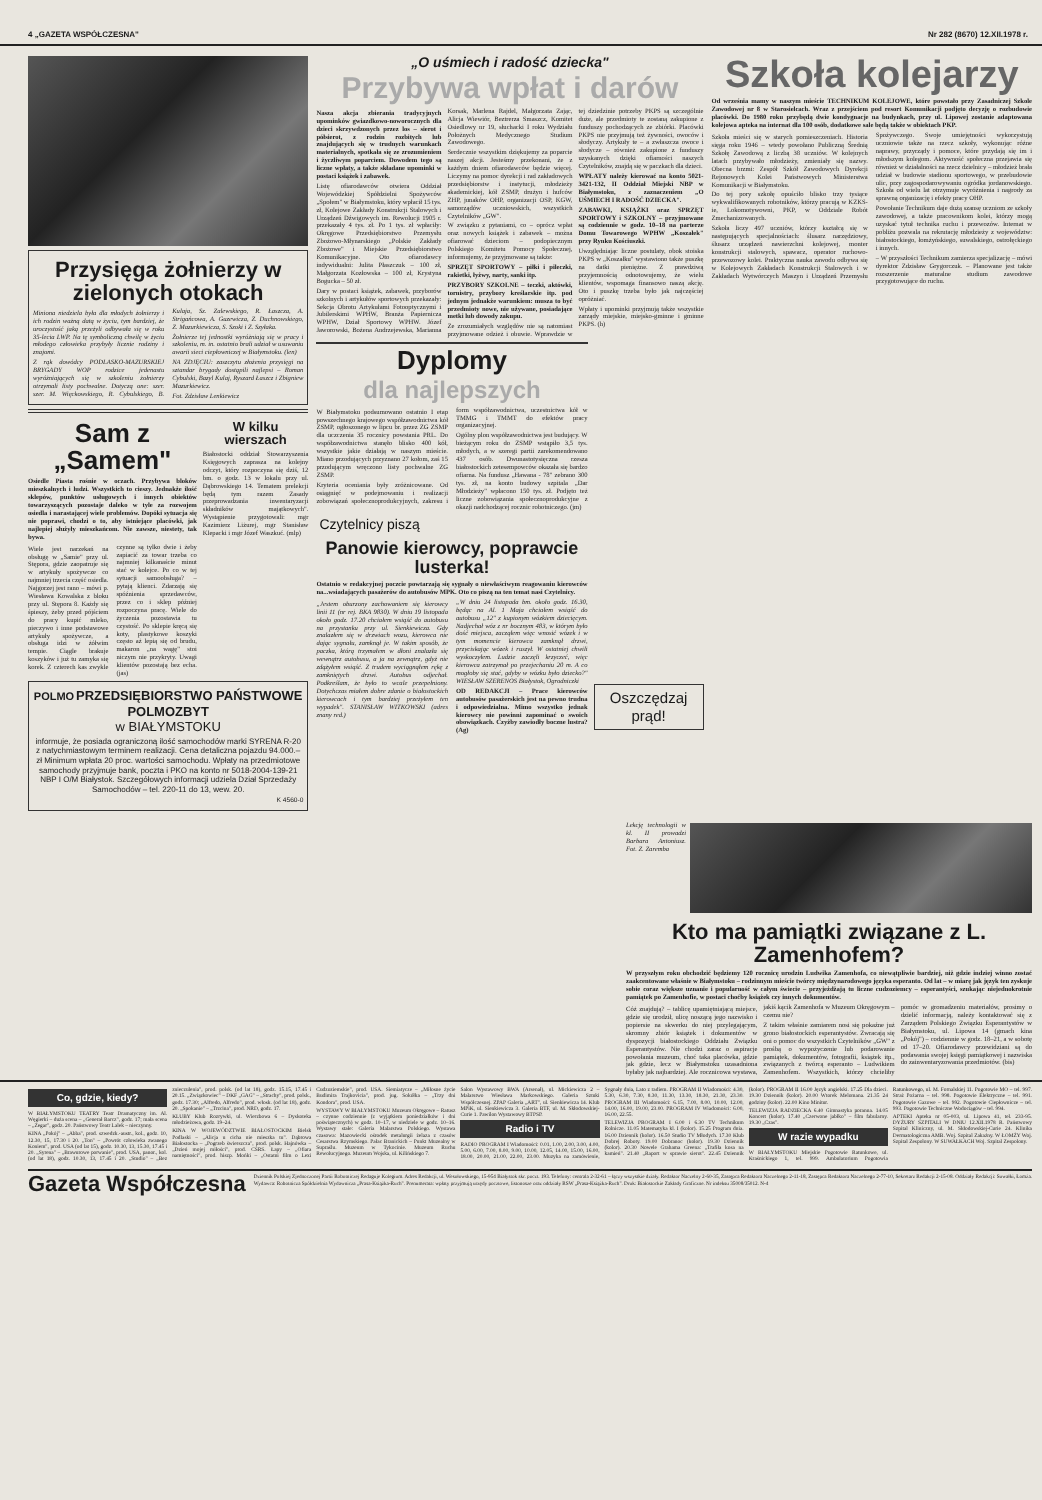4 „GAZETA WSPÓŁCZESNA" Nr 282 (8670) 12.XII.1978 r.
Przysięga żołnierzy w zielonych otokach
Miniona niedziela była dla młodych żołnierzy i ich rodzin ważną datą w życiu, tym bardziej, że uroczystość jaką przeżyli odbywała się w roku 35-lecia LWP. Na tę symboliczną chwilę w życiu młodego człowieka przybyły licznie rodziny i znajomi.
Z rąk dowódcy PODLASKO-MAZURSKIEJ BRYGADY WOP rodzice jedenastu wyróżniających się w szkoleniu żołnierzy otrzymali listy pochwalne. Dotyczą one: szer. szer. M. Więckowskiego, R. Cybulskiego, B. Kulaja, Sz. Zalewskiego, R. Łaszcza, A. Strigańcowa, A. Guzewicza, Z. Duchnowskiego, Z. Mazurkiewicza, S. Szoki i Z. Szyłaka.
Żołnierze tej jednostki wyróżniają się w pracy i szkoleniu, m. in. ostatnio brali udział w usuwaniu awarii sieci ciepłowniczej w Białymstoku. (len)
NA ZDJĘCIU: zaszczytu złożenia przysięgi na sztandar brygady dostąpili najlepsi – Roman Cybulski, Bazyl Kulaj, Ryszard Łaszcz i Zbigniew Mazurkiewicz.
Fot. Zdzisław Lenkiewicz
Sam z „Samem"
Osiedle Piasta rośnie w oczach. Przybywa bloków mieszkalnych i ludzi. Wszystkich to cieszy. Jednakże ilość sklepów, punktów usługowych i innych obiektów towarzyszących pozostaje daleko w tyle za rozwojem osiedla i narastającej wiele problemów. Dopóki sytuacja się nie poprawi, chodzi o to, aby istniejące placówki, jak najlepiej służyły mieszkańcom. Nie zawsze, niestety, tak bywa.
Wiele jest narzekań na obsługę w „Samie" przy ul. Stępora, gdzie zaopatruje się w artykuły spożywcze co najmniej trzecia część osiedla. Najgorzej jest rano – mówi p. Wiesława Kowalska z bloku przy ul. Stępora 8. Każdy się śpieszy, żeby przed pójściem do pracy kupić mleko, pieczywo i inne podstawowe artykuły spożywcze, a obsługa idzi w żółwim tempie. Ciągle brakuje koszyków i już tu zamyka się korek. Z czterech kas zwykle czynne są tylko dwie i żeby zapiacić za towar trzeba co najmniej kilkanaście minut stać w kolejce. Po co w tej sytuacji samoobsługa? – pytają klienci. Zdarzają się spóźnienia sprzedawców, przez co i sklep później rozpoczyna pracę. Wiele do życzenia pozostawia tu czystość. Po sklepie kręcą się koty, plastykowe koszyki często aż lepią się od brudu, makaron „na wagę" stoi niczym nie przykryty. Uwagi klientów pozostają bez echa. (jas)
W kilku wierszach
Białostocki oddział Stowarzyszenia Księgowych zaprasza na kolejny odczyt, który rozpoczyna się dziś, 12 bm. o godz. 13 w lokalu przy ul. Dąbrowskiego 14. Tematem prelekcji będą tym razem Zasady przeprowadzania inwentaryzacji składników majątkowych". Wystąpienie przygotowali: mgr Kazimierz Liżurej, mgr Stanisław Klepacki i mgr Józef Waszkuć. (mlp)
POLMO PRZEDSIĘBIORSTWO PAŃSTWOWE POLMOZBYT
w BIAŁYMSTOKU
informuje, że posiada ograniczoną ilość samochodów marki SYRENA R-20 z natychmiastowym terminem realizacji. Cena detaliczna pojazdu 94.000.– zł Minimum wpłata 20 proc. wartości samochodu. Wpłaty na przedmiotowe samochody przyjmuje bank, poczta i PKO na konto nr 5018-2004-139-21 NBP I O/M Białystok. Szczegółowych informacji udziela Dział Sprzedaży Samochodów – tel. 220-11 do 13, wew. 20.
K 4560-0
„O uśmiech i radość dziecka"
Przybywa wpłat i darów
Nasza akcja zbierania tradycyjnych upominków gwiazdkowo-noworocznych dla dzieci skrzywdzonych przez los – sierot i półsierot, z rodzin rozbitych lub znajdujących się w trudnych warunkach materialnych, spotkała się ze zrozumieniem i życzliwym poparciem. Dowodem tego są liczne wpłaty, a także składane upominki w postaci książek i zabawek.
Listę ofiarodawców otwiera Oddział Wojewódzkiej Spółdzielni Spożywców „Społem" w Białymstoku, który wpłacił 15 tys. zł, Kolejowe Zakłady Konstrukcji Stalowych i Urządzeń Dźwigowych im. Rewolucji 1905 r. przekazały 4 tys. zł. Po 1 tys. zł wpłaciły: Okręgowe Przedsiębiorstwo Przemysłu Zbożowo-Młynarskiego „Polskie Zakłady Zbożowe" i Miejskie Przedsiębiorstwo Komunikacyjne. Oto ofiarodawcy indywidualni: Julita Płaszczuk – 100 zł, Małgorzata Kozłowska – 100 zł, Krystyna Bogucka – 50 zł.
Dary w postaci książek, zabawek, przyborów szkolnych i artykułów sportowych przekazały: Sekcja Obrotu Artykułami Fotooptycznymi i Jubilerskimi WPHW, Branża Papiernicza WPHW, Dział Sportowy WPHW. Józef Jaworowski, Bożena Andrzejewska, Marianna Korsak, Marlena Rajdel, Małgorzata Zając, Alicja Wiewiór, Beztrerza Smaszcz, Komitet Osiedlowy nr 19, słuchacki I roku Wydziału Położnych Medycznego Studium Zawodowego.
Serdecznie wszystkim dziękujemy za poparcie naszej akcji. Jesteśmy przekonani, że z każdym dniem ofiarodawców będzie więcej. Liczymy na pomoc dyrekcji i rad zakładowych przedsiębiorstw i instytucji, młodzieży akademickiej, kół ZSMP, drużyn i hufców ZHP, junaków OHP, organizacji OSP, KGW, samorządów uczniowskich, wszystkich Czytelników „GW".
W związku z pytaniami, co – oprócz wpłat oraz nowych książek i zabawek – można ofiarować dzieciom – podopiecznym Polskiego Komitetu Pomocy Społecznej, informujemy, że przyjmowane są także:
SPRZĘT SPORTOWY – piłki i pileczki, rakietki, łyżwy, narty, sanki itp.
PRZYBORY SZKOLNE – teczki, aktówki, tornistry, przybory kreślarskie itp. pod jednym jednakże warunkiem: musza to być przedmioty nowe, nie używane, posiadające metki lub dowody zakupu.
Ze zrozumiałych względów nie są natomiast przyjmowane odzież i obuwie. Wprawdzie w tej dziedzinie potrzeby PKPS są szczególnie duże, ale przedmioty te zostaną zakupione z funduszy pochodzących ze zbiórki. Placówki PKPS nie przyjmują też żywności, owoców i słodyczy. Artykuły te – a zwłaszcza owoce i słodycze – również zakupione z funduszy uzyskanych dzięki ofiarności naszych Czytelników, znajdą się w paczkach dla dzieci.
WPŁATY należy kierować na konto 5021-3421-132, II Oddział Miejski NBP w Białymstoku, z zaznaczeniem „O UŚMIECH I RADOŚĆ DZIECKA".
ZABAWKI, KSIĄŻKI oraz SPRZĘT SPORTOWY i SZKOLNY – przyjmowane są codziennie w godz. 10–18 na parterze Domu Towarowego WPHW „Koszałek" przy Rynku Kościuszki.
Uwzględniając liczne postulaty, obok stoiska PKPS w „Koszałku" wystawiono także puszkę na datki pieniężne. Z prawdziwą przyjemnością odnotowujemy, że wielu klientów, wspomaga finansowo naszą akcję. Oto i puszkę trzeba było jak najczęściej opróżniać.
Wpłaty i upominki przyjmują także wszystkie zarządy miejskie, miejsko-gminne i gminne PKPS. (h)
Dyplomy
dla najlepszych
W Białymstoku podsumowano ostatnio I etap powszechnego krajowego współzawodnictwa kół ZSMP, ogłoszonego w lipcu br. przez ZG ZSMP dla uczczenia 35 rocznicy powstania PRL. Do współzawodnictwa stanęło blisko 400 kół, wszystkie jakie działają w naszym mieście. Miano przodujących przyznano 27 kołom, zaś 15 przodującym wręczono listy pochwalne ZG ZSMP.
Kryteria oceniania były zróżnicowane. Od osiągnięć w podejmowaniu i realizacji zobowiązań społecznoprodukcyjnych, zakresu i form współzawodnictwa, uczestnictwa kół w TMMG i TMMT do efektów pracy organizacyjnej.
Ogólny plon współzawodnictwa jest budujący. W bieżącym roku do ZSMP wstąpiło 3,5 tys. młodych, a w szeregi partii zarekomendowano 437 osób. Dwunastotysięczna rzesza białostockich zetesempowców okazała się bardzo ofiarna. Na fundusz „Hawana - 78" zebrano 300 tys. zł, na konto budowy szpitala „Dar Młodzieży" wpłacono 150 tys. zł. Podjęto też liczne zobowiązania społecznoprodukcyjne z okazji nadchodzącej rocznic robotniczego. (jm)
Czytelnicy piszą
Panowie kierowcy, poprawcie lusterka!
Ostatnio w redakcyjnej poczcie powtarzają się sygnały o niewłaściwym reagowaniu kierowców na...wsiadających pasażerów do autobusów MPK. Oto co piszą na ten temat nasi Czytelnicy.
„Jestem oburzony zachowaniem się kierowcy linii 11 (nr rej. BKA 9830). W dniu 19 listopada około godz. 17.20 chciałem wsiąść do autobusu na przystanku przy ul. Sienkiewicza. Gdy znalazłem się w drzwiach wozu, kierowca nie dając sygnału, zamknął je. W takim sposób, że paczka, którą trzymałem w dłoni znalazła się wewnątrz autobusu, a ja na zewnątrz, gdyż nie zdążyłem wsiąść. Z trudem wyciągnąłem rękę z zamkniętych drzwi. Autobus odjechał. Podkreślam, że było to wcale przepełniony. Dotychczas miałem dobre zdanie o białostockich kierowcach i tym bardziej przeżyłem ten wypadek". STANISŁAW WITKOWSKI (adres znany red.)
„W dniu 24 listopada bm. około godz. 16.30, będąc na Al. 1 Maja chciałem wsiąść do autobusu „12" z kupionym wózkiem dziecięcym. Nadjechał wóz z nr bocznym 483, w którym było dość miejsca, zacząłem więc wnosić wózek i w tym momencie kierowca zamknął drzwi, przyciskając wózek i ruszył. W ostatniej chwili wyskoczyłem. Ludzie zaczęli krzyczeć, więc kierowca zatrzymał po przejechaniu 20 m. A co mogłoby się stać, gdyby w wózku było dziecko?" WIESŁAW SZERENOS Białystok, Ogrodniczki
OD REDAKCJI – Prace kierowców autobusów pasażerskich jest na pewno trudna i odpowiedzialna. Mimo wszystko jednak kierowcy nie powinni zapominać o swoich obowiązkach. Czyżby zawiodły boczne lustra? (Ag)
Oszczędzaj prąd!
Szkoła kolejarzy
Od września mamy w naszym mieście TECHNIKUM KOLEJOWE, które powstało przy Zasadniczej Szkole Zawodowej nr 8 w Starosielcach. Wraz z przejściem pod resort Komunikacji podjęto decyzję o rozbudowie placówki. Do 1980 roku przybędą dwie kondygnacje na budynkach, przy ul. Lipowej zostanie adaptowana kolejowa apteka na internat dla 100 osób, dodatkowe sale będą także w obiektach PKP.
Szkoła mieści się w starych pomieszczeniach. Historia sięga roku 1946 – wtedy powołano Publiczną Średnią Szkołę Zawodową z liczbą 38 uczniów. W kolejnych latach przybywało młodzieży, zmieniały się nazwy. Obecna brzmi: Zespół Szkół Zawodowych Dyrekcji Rejonowych Kolei Państwowych Ministerstwa Komunikacji w Białymstoku.
Do tej pory szkołę opuściło blisko trzy tysiące wykwalifikowanych robotników, którzy pracują w KZKS-ie, Lokomotywowni, PKP, w Oddziale Robót Zmechanizowanych.
Szkoła liczy 497 uczniów, którzy kształcą się w następujących specjalnościach: ślusarz narzędziowy, ślusarz urządzeń nawierzchni kolejowej, monter konstrukcji stalowych, spawacz, operator ruchowo-przewozowy kolei. Praktyczna nauka zawodu odbywa się w Kolejowych Zakładach Konstrukcji Stalowych i w Zakładach Wytwórczych Maszyn i Urządzeń Przemysłu Spożywczego. Swoje umiejętności wykorzystują uczniowie także na rzecz szkoły, wykonując różne naprawy, przyrządy i pomoce, które przydają się im i młodszym kolegom. Aktywność społeczna przejawia się również w działalności na rzecz dzielnicy – młodzież brała udział w budowie stadionu sportowego, w przebudowie ulic, przy zagospodarowywaniu ogródka jordanowskiego. Szkoła od wielu lat otrzymuje wyróżnienia i nagrody za sprawną organizację i efekty pracy OHP.
Powołanie Technikum daje dużą szansę uczniom ze szkoły zawodowej, a także pracownikom kolei, którzy mogą uzyskać tytuł technika ruchu i przewozów. Internat w pobliżu pozwala na rekrutację młodzieży z województw: białostockiego, łomżyńskiego, suwalskiego, ostrołęckiego i innych.
– W przyszłości Technikum zamierza specjalizację – mówi dyrektor Zdzisław Grygorczuk. – Planowane jest także rozszerzenie maturalne studium zawodowe przygotowujące do ruchu.
Lekcję technologii w kl. II prowadzi Barbara Antoniusz. Fot. Z. Zaremba
Kto ma pamiątki związane z L. Zamenhofem?
W przyszłym roku obchodzić będziemy 120 rocznicę urodzin Ludwika Zamenhofa, co niewątpliwie bardziej, niż gdzie indziej winno zostać zaakcentowane właśnie w Białymstoku – rodzinnym mieście twórcy międzynarodowego języka esperanto. Od lat – w miarę jak język ten zyskuje sobie coraz większe uznanie i popularność w całym świecie – przyjeżdżają tu liczne cudzoziemcy – esperantyści, szukając niejednokrotnie pamiątek po Zamenhofie, w postaci choćby książek czy innych dokumentów.
Cóż znajdują? – tablicę upamiętniającą miejsce, gdzie się urodził, ulicę noszącą jego nazwisko i popiersie na skwerku do niej przylegającym, skromny zbiór książek i dokumentów w dyspozycji białostockiego Oddziału Związku Esperantystów. Nie chodzi zaraz o aspiracje powołania muzeum, choć taka placówka, gdzie jak gdzie, lecz w Białymstoku uzasadniona byłaby jak najbardziej. Ale rocznicowa wystawa, jakiś kącik Zamenhofa w Muzeum Okręgowym – czemu nie?
Z takim właśnie zamiarem nosi się pokaźne już grono białostockich esperantystów. Zwracają się oni o pomoc do wszystkich Czytelników „GW" z prośbą o wypożyczenie lub podarowanie pamiątek, dokumentów, fotografii, książek itp., związanych z twórcą esperanto – Ludwikiem Zamenhofem. Wszystkich, którzy chcieliby pomóc w gromadzeniu materiałów, prosimy o dzielić informacją, należy kontaktować się z Zarządem Polskiego Związku Esperantystów w Białymstoku, ul. Lipowa 14 (gmach kina „Pokój") – codziennie w godz. 18–21, a w sobotę od 17–20. Ofiarodawcy przewidziani są do podawania swojej księgi pamiątkowej i nazwiska do zainwentaryzowania przedmiotów. (bis)
Co, gdzie, kiedy?
W BIAŁYMSTOKU TEATRY Teatr Dramatyczny im. Al. Węgierki – duża scena – „Generał Barcz", godz. 17; mała scena – „Zegar", godz. 20. Państwowy Teatr Lalek – nieczynny.
KINA „Pokój" – „Abba", prod. szwedzk.-austr., kol., godz. 10, 12.30, 15, 17.30 i 20. „Ton" – „Powrót człowieka zwanego Koniem", prod. USA (od lat 15), godz. 10.30, 13, 15.30, 17.45 i 20. „Syrena" – „Brawurowe porwanie", prod. USA, panor., kol. (od lat 18), godz. 10.30, 13, 17.45 i 20. „Studio" – „Bez znieczulenia", prod. polsk. (od lat 18), godz. 15.15, 17.45 i 20.15. „Związkowiec" – DKF „GAG" – „Strachy", prod. polsk., godz. 17.30; „Alfredo, Alfredo", prod. włosk. (od lat 18), godz. 20. „Spokanie" – „Trzcina", prod. NRD, godz. 17.
KLUBY Klub Rozrywki, ul. Wierzbowa 6 – Dyskoteka młodzieżowa, godz. 19–24.
KINA W WOJEWÓDZTWIE BIAŁOSTOCKIM Bielsk Podlaski – „Alicja u cicha nie mieszka tu". Dąbrowa Białostocka – „Pogrzeb świerszcza", prod. polsk. Hajnówka – „Dzień mojej miłości", prod. CSRS. Łapy – „Ofiara namiętności", prod. hiszp. Mońki – „Ostatni film o Lexi Cudzoziemskie", prod. USA. Siemiatycze – „Miłosne życie Budimira Trajkovicia", prod. jug. Sokółka – „Trzy dni Kondora", prod. USA.
WYSTAWY W BIAŁYMSTOKU Muzeum Okręgowe – Ratusz – czynne codziennie (z wyjątkiem poniedziałków i dni poświątecznych) w godz. 10–17, w niedziele w godz. 10–16. Wystawy stałe: Galeria Malarstwa Polskiego. Wystawa czasowa: Mazowiecki ośrodek metalurgii żelaza z czasów Cesarstwa Rzymskiego. Pałac Branickich – Punkt Muzealny w Supraślu. Muzeum w Tykocinie. Muzeum Ruchu Rewolucyjnego. Muzeum Wojska, ul. Kilińskiego 7.
Salon Wystawowy BWA (Arsenał), ul. Mickiewicza 2 – Malarstwo Wiesława Markowskiego. Galeria Sztuki Współczesnej. ZPAP Galeria „ART", ul. Sienkiewicza 14. Klub MPiK, ul. Sienkiewicza 3. Galeria BTF, ul. M. Skłodowskiej-Curie 1. Pawilon Wystawowy BTPSP.
Radio i TV
RADIO PROGRAM I Wiadomości: 0.01, 1.00, 2.00, 3.00, 4.00, 5.00, 6.00, 7.00, 8.00, 9.00, 10.00, 12.05, 14.00, 15.00, 16.00, 18.00, 20.00, 21.00, 22.00, 23.00. Muzyka na zamówienie, Sygnały dnia, Lato z radiem. PROGRAM II Wiadomości: 4.30, 5.30, 6.30, 7.30, 8.30, 11.30, 13.30, 18.30, 21.30, 23.30. PROGRAM III Wiadomości: 6.15, 7.00, 8.00, 10.00, 12.00, 14.00, 16.00, 19.00, 23.00. PROGRAM IV Wiadomości: 6.00, 16.00, 22.55.
TELEWIZJA PROGRAM I 6.00 i 6.30 TV Technikum Rolnicze. 11.05 Matematyka kl. I (kolor). 15.25 Program dnia. 16.00 Dziennik (kolor). 16.50 Studio TV Młodych. 17.30 Klub Dobrej Roboty. 19.00 Dobranoc (kolor). 19.30 Dziennik (kolor). 20.30 Nowele Grahama Greena: „Trafiła kosa na kamień". 21.40 „Raport w sprawie sierot". 22.45 Dziennik (kolor). PROGRAM II 16.00 Język angielski. 17.25 Dla dzieci. 19.30 Dziennik (kolor). 20.00 Wtorek Melomana. 21.35 24 godziny (kolor). 22.00 Kino Minitur.
TELEWIZJA RADZIECKA 6.40 Gimnastyka poranna. 14.05 Koncert (kolor). 17.40 „Czerwone jabłko" – film fabularny. 19.30 „Czas".
W razie wypadku
W BIAŁYMSTOKU Miejskie Pogotowie Ratunkowe, ul. Kraśnickiego 1, tel. 999. Ambulatorium Pogotowia Ratunkowego, ul. M. Fornalskiej 11. Pogotowie MO – tel. 997. Straż Pożarna – tel. 998. Pogotowie Elektryczne – tel. 991. Pogotowie Gazowe – tel. 992. Pogotowie Ciepłownicze – tel. 993. Pogotowie Techniczne Wodociągów – tel. 994.
APTEKI Apteka nr 05-003, ul. Lipowa 41, tel. 233-95. DYŻURY SZPITALI W DNIU 12.XII.1978 R. Państwowy Szpital Kliniczny, ul. M. Skłodowskiej-Curie 24. Klinika Dermatologiczna AMB. Woj. Szpital Zakaźny. W ŁOMŻY Woj. Szpital Zespolony. W SUWAŁKACH Woj. Szpital Zespolony.
Gazeta Współczesna
Dziennik Polskiej Zjednoczonej Partii Robotniczej Redaguje Kolegium. Adres Redakcji, ul. Wesołowskiego, 15-954 Białystok skr. poczt. 193. Telefony: centrala 2-32-61 – łączy wszystkie działy. Redaktor Naczelny 2-60-35, Zastępca Redaktora Naczelnego 2-11-18, Zastępca Redaktora Naczelnego 2-77-10, Sekretarz Redakcji 2-15-08. Oddziały Redakcji: Suwałki, Łomża. Wydawca: Robotnicza Spółdzielnia Wydawnicza „Prasa-Książka-Ruch". Prenumerata: wpłaty przyjmują urzędy pocztowe, listonosze oraz oddziały RSW „Prasa-Książka-Ruch". Druk: Białostockie Zakłady Graficzne. Nr indeksu 35008/35012. N-4